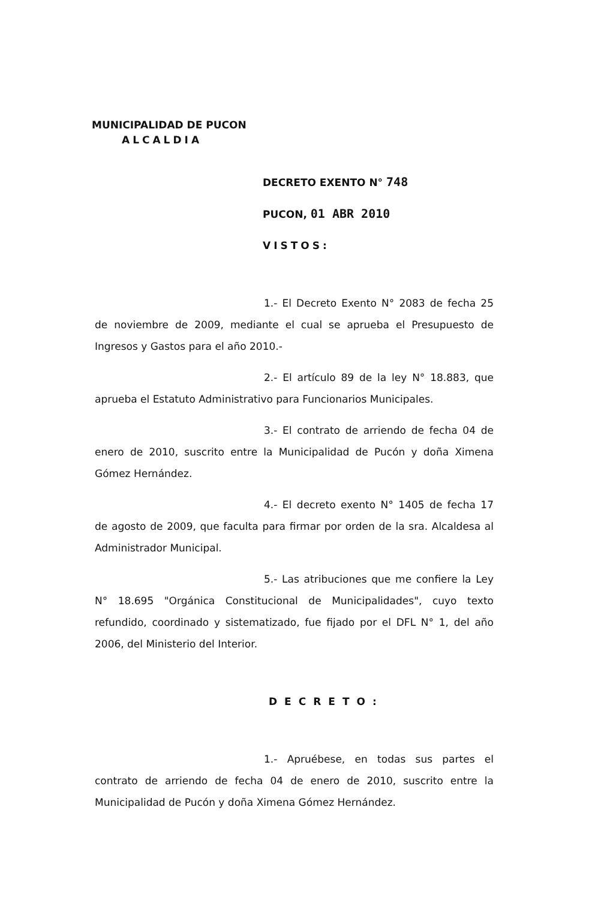MUNICIPALIDAD DE PUCON
ALCALDIA
DECRETO EXENTO N° 748
PUCON, 01 ABR 2010
VISTOS:
1.- El Decreto Exento N° 2083 de fecha 25 de noviembre de 2009, mediante el cual se aprueba el Presupuesto de Ingresos y Gastos para el año 2010.-
2.- El artículo 89 de la ley N° 18.883, que aprueba el Estatuto Administrativo para Funcionarios Municipales.
3.- El contrato de arriendo de fecha 04 de enero de 2010, suscrito entre la Municipalidad de Pucón y doña Ximena Gómez Hernández.
4.- El decreto exento N° 1405 de fecha 17 de agosto de 2009, que faculta para firmar por orden de la sra. Alcaldesa al Administrador Municipal.
5.- Las atribuciones que me confiere la Ley N° 18.695 "Orgánica Constitucional de Municipalidades", cuyo texto refundido, coordinado y sistematizado, fue fijado por el DFL N° 1, del año 2006, del Ministerio del Interior.
DECRETO:
1.- Apruébese, en todas sus partes el contrato de arriendo de fecha 04 de enero de 2010, suscrito entre la Municipalidad de Pucón y doña Ximena Gómez Hernández.